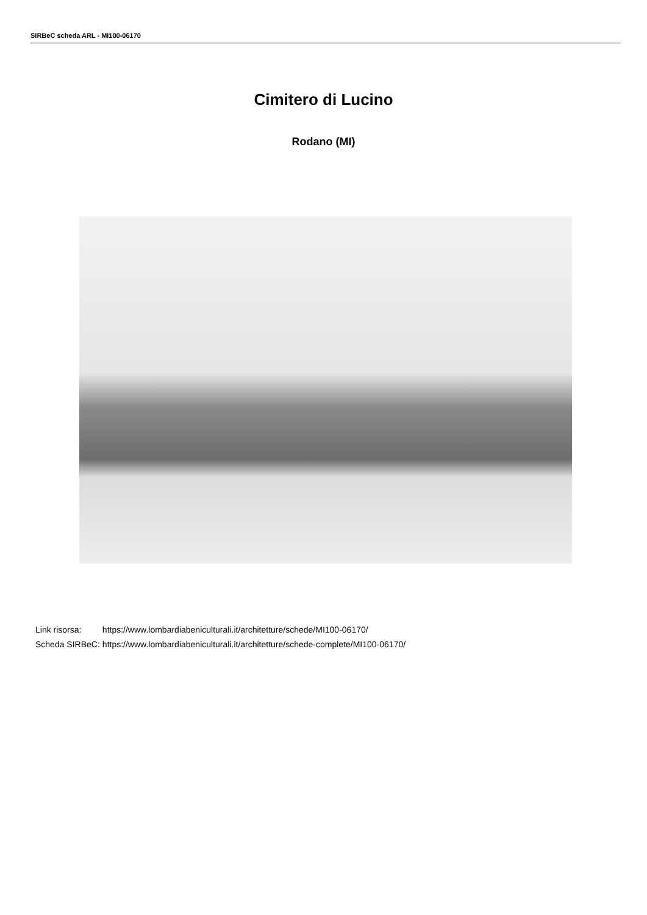SIRBeC scheda ARL - MI100-06170
Cimitero di Lucino
Rodano (MI)
| Link risorsa: | https://www.lombardiabeniculturali.it/architetture/schede/MI100-06170/ |
| Scheda SIRBeC: | https://www.lombardiabeniculturali.it/architetture/schede-complete/MI100-06170/ |